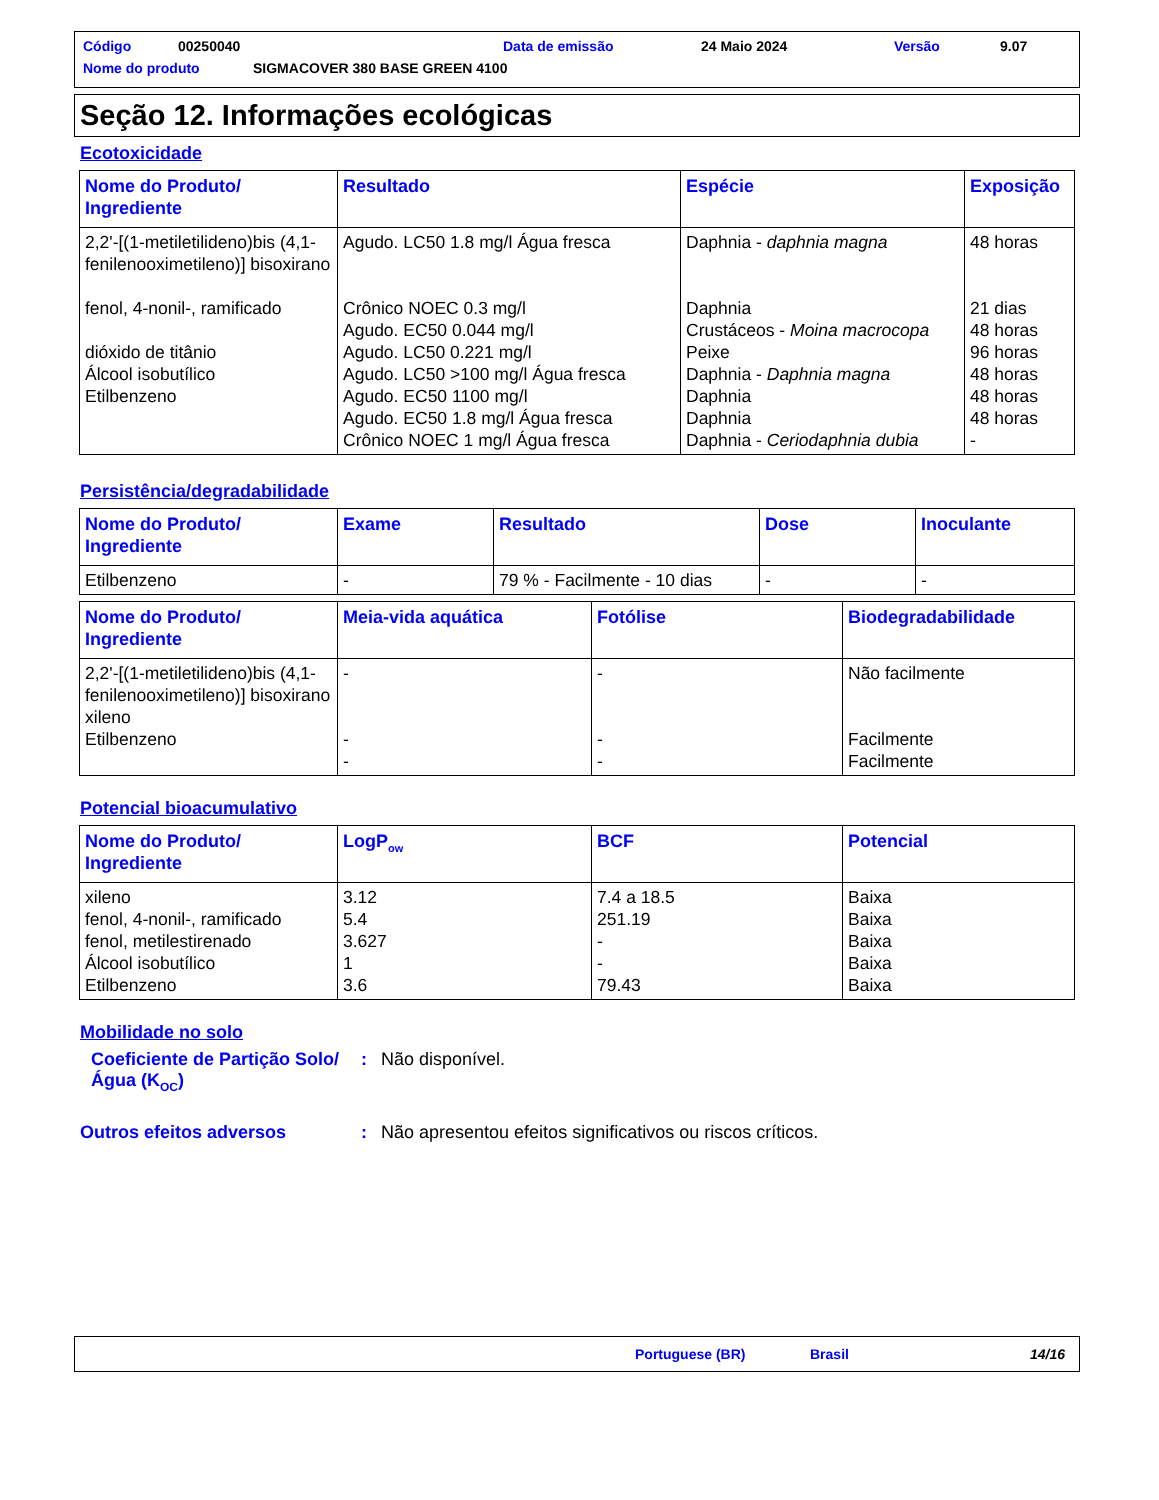Código 00250040 Data de emissão 24 Maio 2024 Versão 9.07
Nome do produto SIGMACOVER 380 BASE GREEN 4100
Seção 12. Informações ecológicas
Ecotoxicidade
| Nome do Produto/ Ingrediente | Resultado | Espécie | Exposição |
| --- | --- | --- | --- |
| 2,2'-[(1-metiletilideno)bis (4,1-fenilenooximetileno)] bisoxirano fenol, 4-nonil-, ramificado dióxido de titânio Álcool isobutílico Etilbenzeno | Agudo. LC50 1.8 mg/l Água fresca Crônico NOEC 0.3 mg/l Agudo. EC50 0.044 mg/l Agudo. LC50 0.221 mg/l Agudo. LC50 >100 mg/l Água fresca Agudo. EC50 1100 mg/l Agudo. EC50 1.8 mg/l Água fresca Crônico NOEC 1 mg/l Água fresca | Daphnia - daphnia magna Daphnia Crustáceos - Moina macrocopa Peixe Daphnia - Daphnia magna Daphnia Daphnia Daphnia - Ceriodaphnia dubia | 48 horas 21 dias 48 horas 96 horas 48 horas 48 horas 48 horas - |
Persistência/degradabilidade
| Nome do Produto/ Ingrediente | Exame | Resultado | Dose | Inoculante |
| --- | --- | --- | --- | --- |
| Etilbenzeno | - | 79 % - Facilmente - 10 dias | - | - |
| Nome do Produto/ Ingrediente | Meia-vida aquática | Fotólise | Biodegradabilidade |
| --- | --- | --- | --- |
| 2,2'-[(1-metiletilideno)bis (4,1-fenilenooximetileno)] bisoxirano xileno Etilbenzeno | - - - | - - - | Não facilmente Facilmente Facilmente |
Potencial bioacumulativo
| Nome do Produto/ Ingrediente | LogP<sub>ow</sub> | BCF | Potencial |
| --- | --- | --- | --- |
| xileno fenol, 4-nonil-, ramificado fenol, metilestirenado Álcool isobutílico Etilbenzeno | 3.12 5.4 3.627 1 3.6 | 7.4 a 18.5 251.19 - - 79.43 | Baixa Baixa Baixa Baixa Baixa |
Mobilidade no solo
Coeficiente de Partição Solo/Água (K<sub>OC</sub>): Não disponível.
Outros efeitos adversos: Não apresentou efeitos significativos ou riscos críticos.
Portuguese (BR) Brasil 14/16